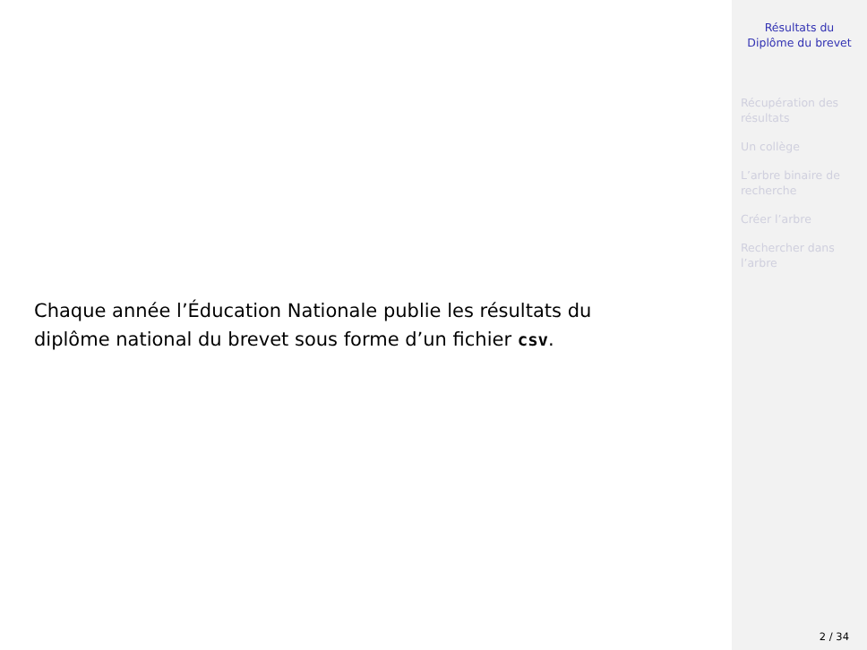Chaque année l’Éducation Nationale publie les résultats du
diplôme national du brevet sous forme d’un fichier csv.
Résultats du
Diplôme du brevet
Récupération des
résultats
Un collège
L’arbre binaire de
recherche
Créer l’arbre
Rechercher dans
l’arbre
2 / 34